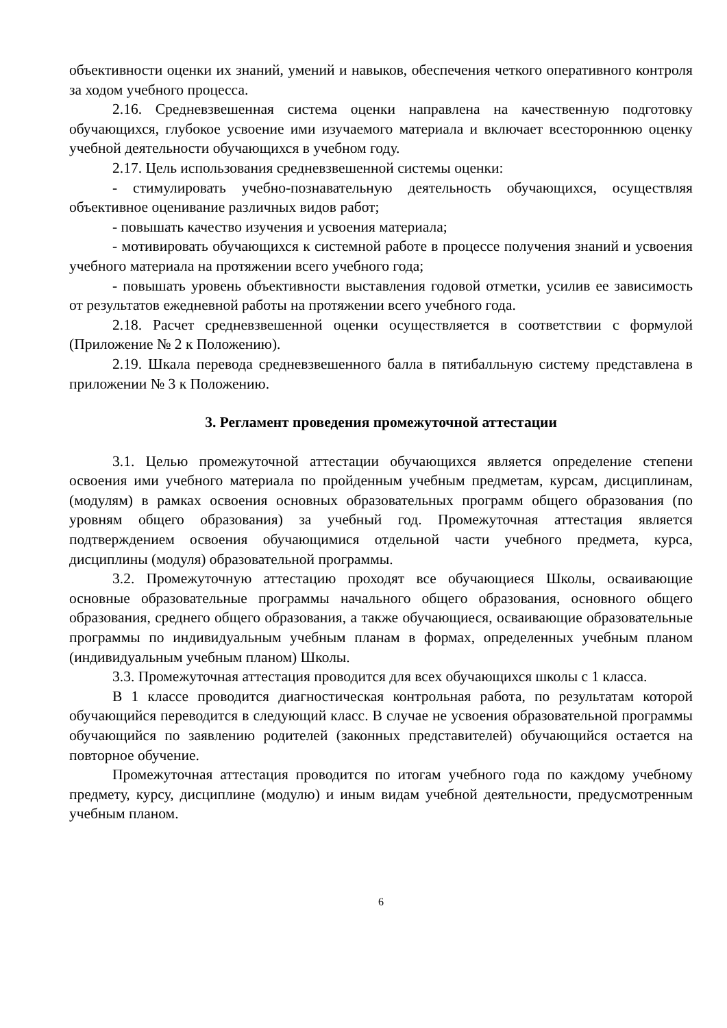объективности оценки их знаний, умений и навыков, обеспечения четкого оперативного контроля за ходом учебного процесса.
2.16. Средневзвешенная система оценки направлена на качественную подготовку обучающихся, глубокое усвоение ими изучаемого материала и включает всестороннюю оценку учебной деятельности обучающихся в учебном году.
2.17. Цель использования средневзвешенной системы оценки:
- стимулировать учебно-познавательную деятельность обучающихся, осуществляя объективное оценивание различных видов работ;
- повышать качество изучения и усвоения материала;
- мотивировать обучающихся к системной работе в процессе получения знаний и усвоения учебного материала на протяжении всего учебного года;
- повышать уровень объективности выставления годовой отметки, усилив ее зависимость от результатов ежедневной работы на протяжении всего учебного года.
2.18. Расчет средневзвешенной оценки осуществляется в соответствии с формулой (Приложение № 2 к Положению).
2.19. Шкала перевода средневзвешенного балла в пятибалльную систему представлена в приложении № 3 к Положению.
3. Регламент проведения промежуточной аттестации
3.1. Целью промежуточной аттестации обучающихся является определение степени освоения ими учебного материала по пройденным учебным предметам, курсам, дисциплинам, (модулям) в рамках освоения основных образовательных программ общего образования (по уровням общего образования) за учебный год. Промежуточная аттестация является подтверждением освоения обучающимися отдельной части учебного предмета, курса, дисциплины (модуля) образовательной программы.
3.2. Промежуточную аттестацию проходят все обучающиеся Школы, осваивающие основные образовательные программы начального общего образования, основного общего образования, среднего общего образования, а также обучающиеся, осваивающие образовательные программы по индивидуальным учебным планам в формах, определенных учебным планом (индивидуальным учебным планом) Школы.
3.3. Промежуточная аттестация проводится для всех обучающихся школы с 1 класса.
В 1 классе проводится диагностическая контрольная работа, по результатам которой обучающийся переводится в следующий класс. В случае не усвоения образовательной программы обучающийся по заявлению родителей (законных представителей) обучающийся остается на повторное обучение.
Промежуточная аттестация проводится по итогам учебного года по каждому учебному предмету, курсу, дисциплине (модулю) и иным видам учебной деятельности, предусмотренным учебным планом.
6